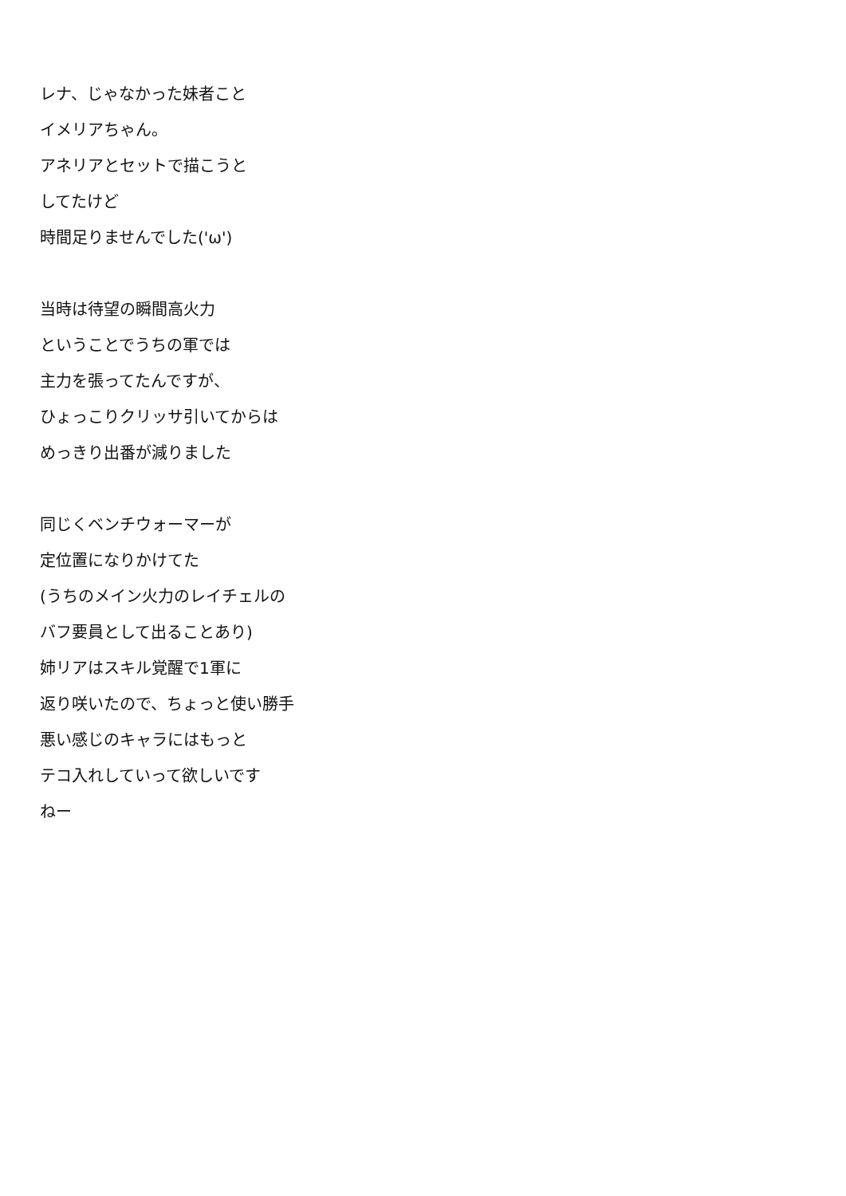レナ、じゃなかった妹者こと
イメリアちゃん。
アネリアとセットで描こうと
してたけど
時間足りませんでした('ω')
当時は待望の瞬間高火力
ということでうちの軍では
主力を張ってたんですが、
ひょっこりクリッサ引いてからは
めっきり出番が減りました
同じくベンチウォーマーが
定位置になりかけてた
(うちのメイン火力のレイチェルの
バフ要員として出ることあり)
姉リアはスキル覚醒で1軍に
返り咲いたので、ちょっと使い勝手
悪い感じのキャラにはもっと
テコ入れしていって欲しいです
ねー